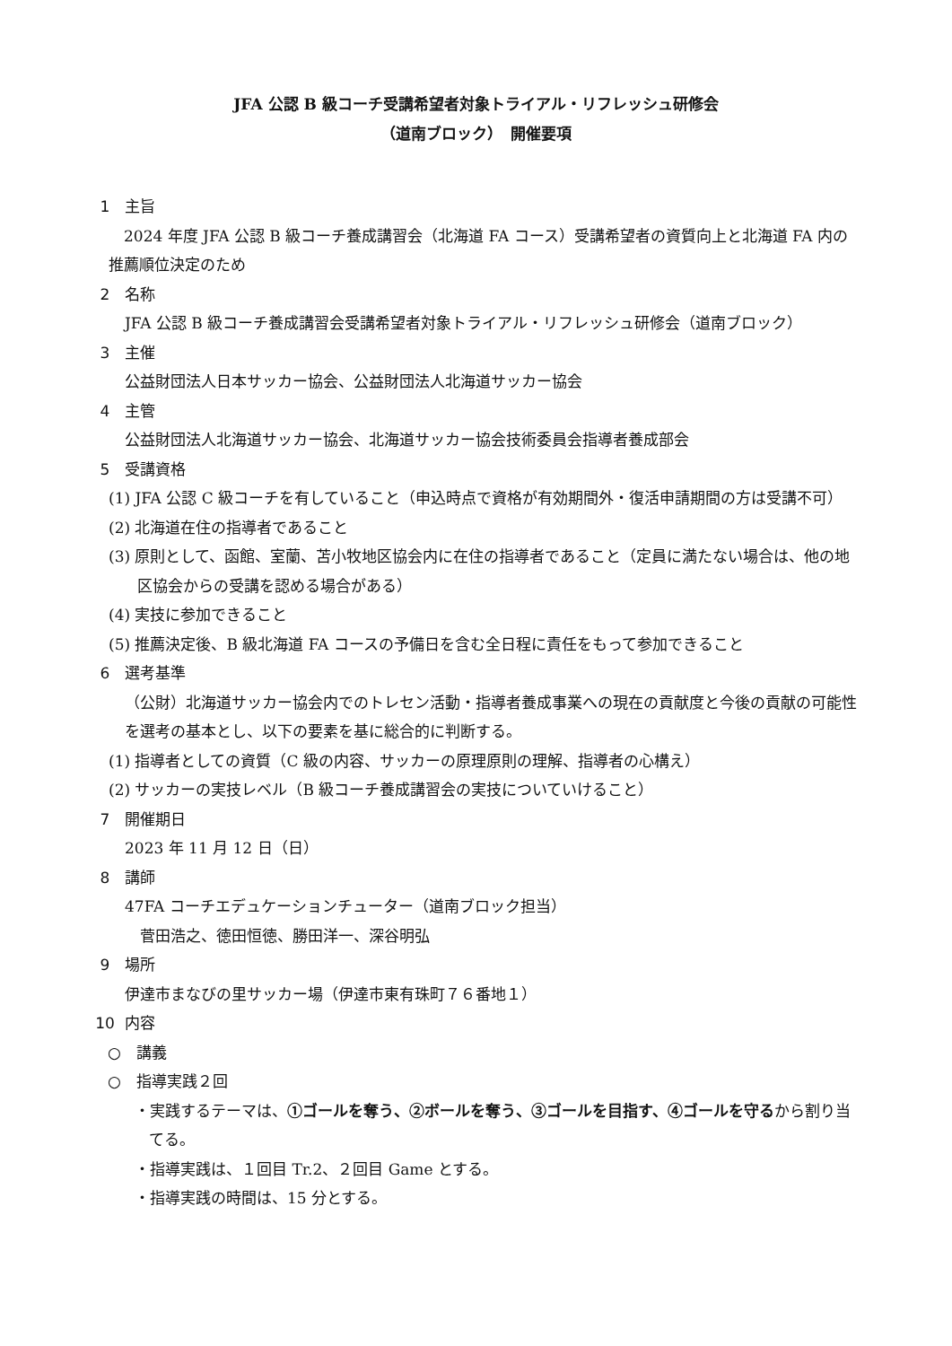JFA 公認 B 級コーチ受講希望者対象トライアル・リフレッシュ研修会
（道南ブロック）　開催要項
1 主旨
　2024 年度 JFA 公認 B 級コーチ養成講習会（北海道 FA コース）受講希望者の資質向上と北海道 FA 内の推薦順位決定のため
2 名称
JFA 公認 B 級コーチ養成講習会受講希望者対象トライアル・リフレッシュ研修会（道南ブロック）
3 主催
公益財団法人日本サッカー協会、公益財団法人北海道サッカー協会
4 主管
公益財団法人北海道サッカー協会、北海道サッカー協会技術委員会指導者養成部会
5 受講資格
(1) JFA 公認 C 級コーチを有していること（申込時点で資格が有効期間外・復活申請期間の方は受講不可）
(2) 北海道在住の指導者であること
(3) 原則として、函館、室蘭、苫小牧地区協会内に在住の指導者であること（定員に満たない場合は、他の地区協会からの受講を認める場合がある）
(4) 実技に参加できること
(5) 推薦決定後、B 級北海道 FA コースの予備日を含む全日程に責任をもって参加できること
6 選考基準
（公財）北海道サッカー協会内でのトレセン活動・指導者養成事業への現在の貢献度と今後の貢献の可能性を選考の基本とし、以下の要素を基に総合的に判断する。
(1) 指導者としての資質（C 級の内容、サッカーの原理原則の理解、指導者の心構え）
(2) サッカーの実技レベル（B 級コーチ養成講習会の実技についていけること）
7 開催期日
2023 年 11 月 12 日（日）
8 講師
47FA コーチエデュケーションチューター（道南ブロック担当）
　菅田浩之、徳田恒徳、勝田洋一、深谷明弘
9 場所
伊達市まなびの里サッカー場（伊達市東有珠町７６番地１）
10 内容
○　講義
○　指導実践２回
・実践するテーマは、①ゴールを奪う、②ボールを奪う、③ゴールを目指す、④ゴールを守るから割り当てる。
・指導実践は、１回目 Tr.2、２回目 Game とする。
・指導実践の時間は、15 分とする。